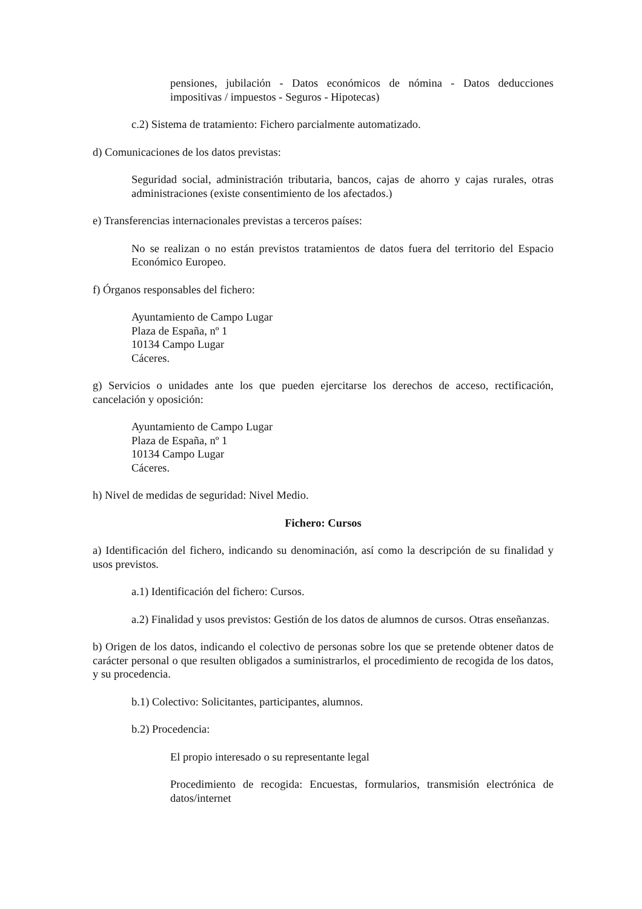pensiones, jubilación - Datos económicos de nómina - Datos deducciones impositivas / impuestos - Seguros - Hipotecas)
c.2) Sistema de tratamiento: Fichero parcialmente automatizado.
d) Comunicaciones de los datos previstas:
Seguridad social, administración tributaria, bancos, cajas de ahorro y cajas rurales, otras administraciones (existe consentimiento de los afectados.)
e) Transferencias internacionales previstas a terceros países:
No se realizan o no están previstos tratamientos de datos fuera del territorio del Espacio Económico Europeo.
f) Órganos responsables del fichero:
Ayuntamiento de Campo Lugar
Plaza de España, nº 1
10134 Campo Lugar
Cáceres.
g) Servicios o unidades ante los que pueden ejercitarse los derechos de acceso, rectificación, cancelación y oposición:
Ayuntamiento de Campo Lugar
Plaza de España, nº 1
10134 Campo Lugar
Cáceres.
h) Nivel de medidas de seguridad: Nivel Medio.
Fichero: Cursos
a) Identificación del fichero, indicando su denominación, así como la descripción de su finalidad y usos previstos.
a.1) Identificación del fichero: Cursos.
a.2) Finalidad y usos previstos: Gestión de los datos de alumnos de cursos. Otras enseñanzas.
b) Origen de los datos, indicando el colectivo de personas sobre los que se pretende obtener datos de carácter personal o que resulten obligados a suministrarlos, el procedimiento de recogida de los datos, y su procedencia.
b.1) Colectivo: Solicitantes, participantes, alumnos.
b.2) Procedencia:
El propio interesado o su representante legal
Procedimiento de recogida: Encuestas, formularios, transmisión electrónica de datos/internet